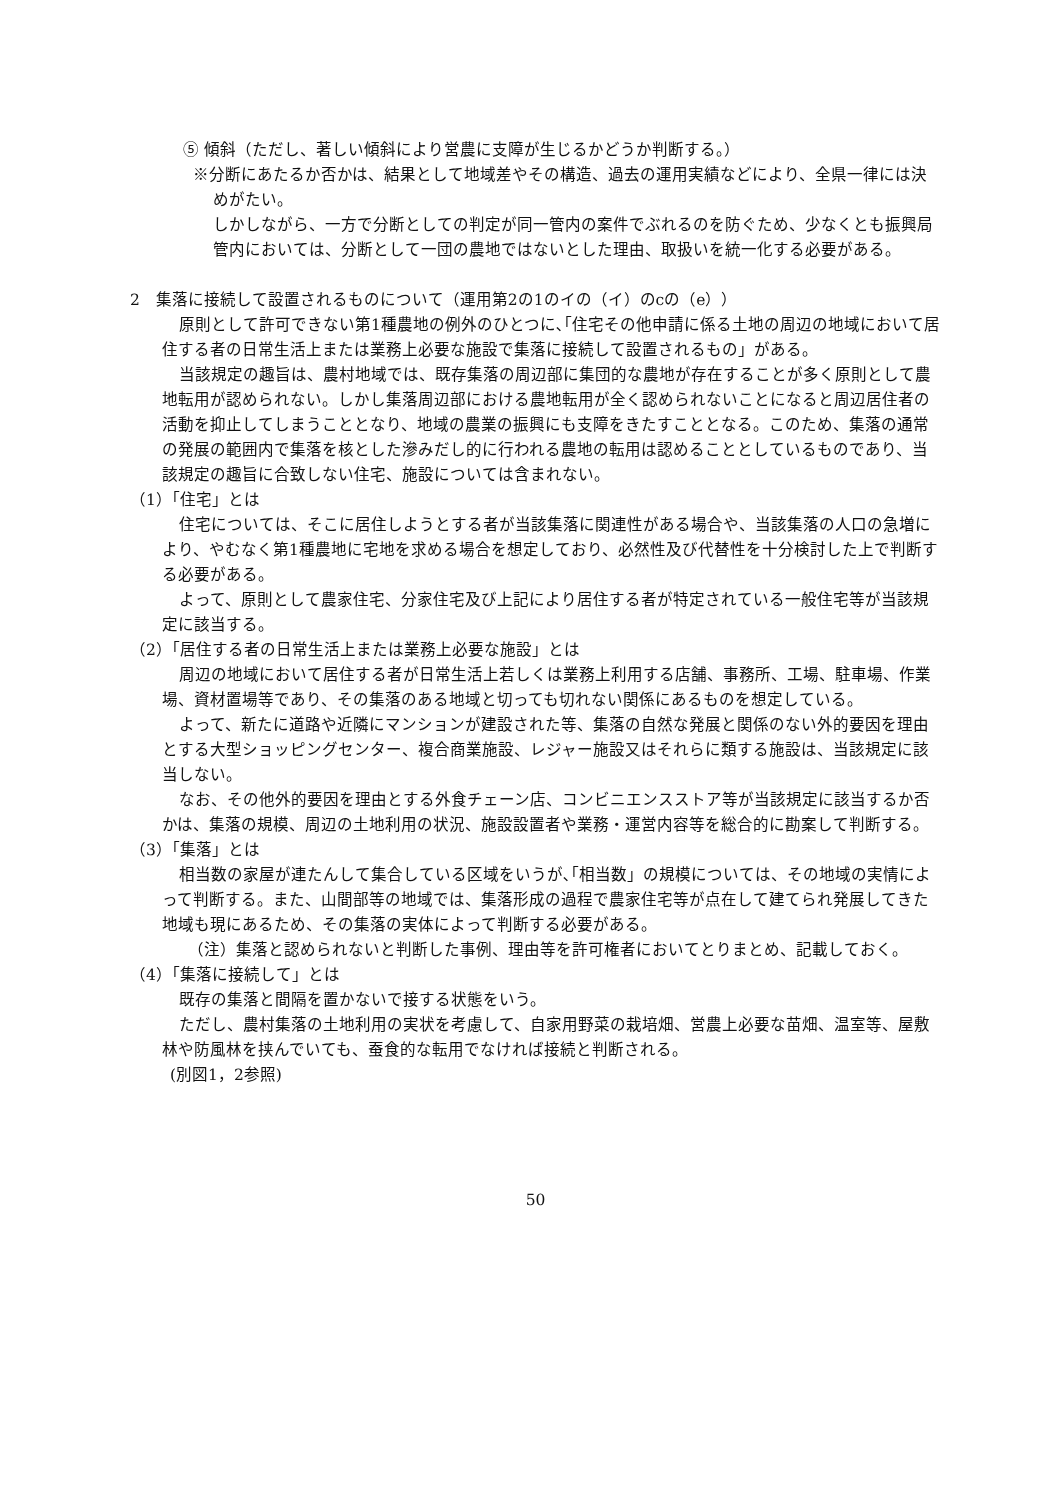⑤ 傾斜（ただし、著しい傾斜により営農に支障が生じるかどうか判断する。）
※分断にあたるか否かは、結果として地域差やその構造、過去の運用実績などにより、全県一律には決めがたい。
しかしながら、一方で分断としての判定が同一管内の案件でぶれるのを防ぐため、少なくとも振興局管内においては、分断として一団の農地ではないとした理由、取扱いを統一化する必要がある。
2　集落に接続して設置されるものについて（運用第2の1のイの（イ）のcの（e））
原則として許可できない第1種農地の例外のひとつに､｢住宅その他申請に係る土地の周辺の地域において居住する者の日常生活上または業務上必要な施設で集落に接続して設置されるもの」がある。
当該規定の趣旨は、農村地域では、既存集落の周辺部に集団的な農地が存在することが多く原則として農地転用が認められない。しかし集落周辺部における農地転用が全く認められないことになると周辺居住者の活動を抑止してしまうこととなり、地域の農業の振興にも支障をきたすこととなる。このため、集落の通常の発展の範囲内で集落を核とした滲みだし的に行われる農地の転用は認めることとしているものであり、当該規定の趣旨に合致しない住宅、施設については含まれない。
（1）｢住宅」とは
住宅については、そこに居住しようとする者が当該集落に関連性がある場合や、当該集落の人口の急増により、やむなく第1種農地に宅地を求める場合を想定しており、必然性及び代替性を十分検討した上で判断する必要がある。
よって、原則として農家住宅、分家住宅及び上記により居住する者が特定されている一般住宅等が当該規定に該当する。
（2）｢居住する者の日常生活上または業務上必要な施設」とは
周辺の地域において居住する者が日常生活上若しくは業務上利用する店舗、事務所、工場、駐車場、作業場、資材置場等であり、その集落のある地域と切っても切れない関係にあるものを想定している。
よって、新たに道路や近隣にマンションが建設された等、集落の自然な発展と関係のない外的要因を理由とする大型ショッピングセンター、複合商業施設、レジャー施設又はそれらに類する施設は、当該規定に該当しない。
なお、その他外的要因を理由とする外食チェーン店、コンビニエンスストア等が当該規定に該当するか否かは、集落の規模、周辺の土地利用の状況、施設設置者や業務・運営内容等を総合的に勘案して判断する。
（3）｢集落」とは
相当数の家屋が連たんして集合している区域をいうが､｢相当数」の規模については、その地域の実情によって判断する。また、山間部等の地域では、集落形成の過程で農家住宅等が点在して建てられ発展してきた地域も現にあるため、その集落の実体によって判断する必要がある。
（注）集落と認められないと判断した事例、理由等を許可権者においてとりまとめ、記載しておく。
（4）｢集落に接続して」とは
既存の集落と間隔を置かないで接する状態をいう。
ただし、農村集落の土地利用の実状を考慮して、自家用野菜の栽培畑、営農上必要な苗畑、温室等、屋敷林や防風林を挟んでいても、蚕食的な転用でなければ接続と判断される。
(別図1，2参照)
50